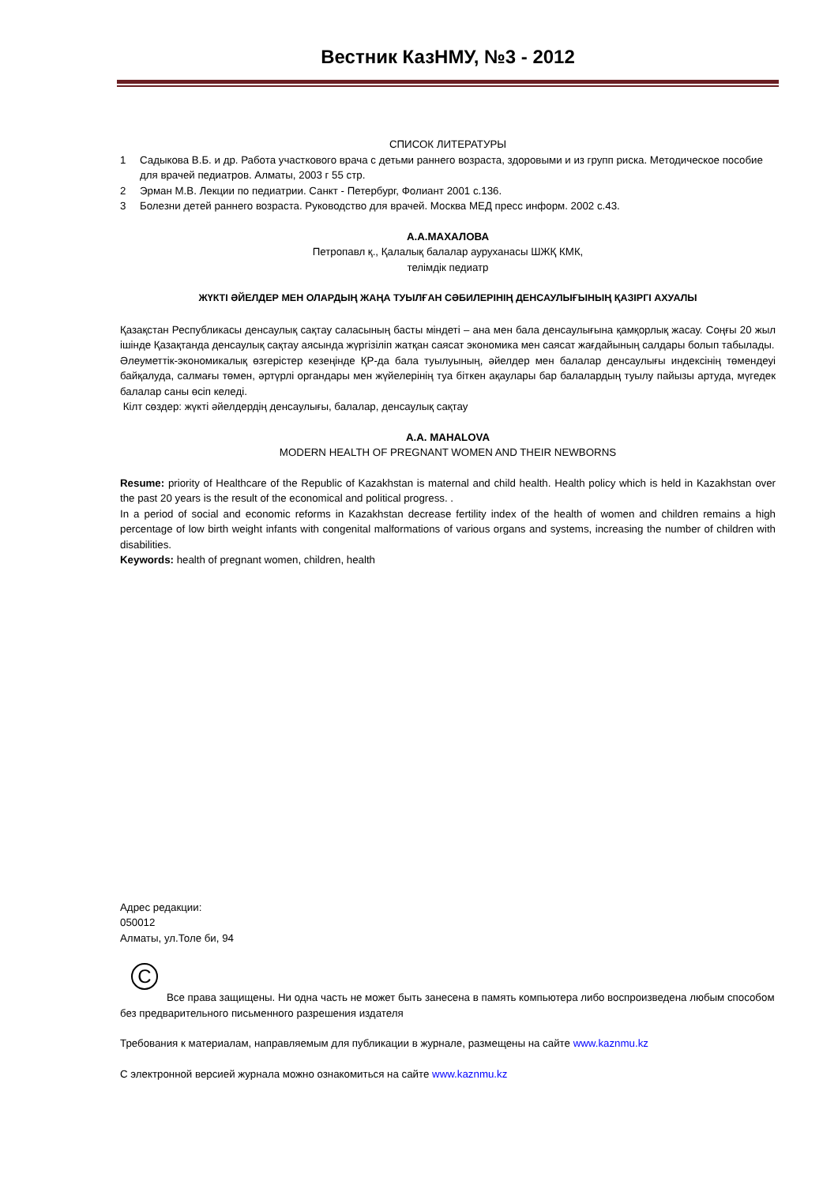Вестник КазНМУ, №3 - 2012
СПИСОК ЛИТЕРАТУРЫ
1 Садыкова В.Б. и др. Работа участкового врача с детьми раннего возраста, здоровыми и из групп риска. Методическое пособие для врачей педиатров. Алматы, 2003 г 55 стр.
2 Эрман М.В. Лекции по педиатрии. Санкт - Петербург, Фолиант 2001 с.136.
3 Болезни детей раннего возраста. Руководство для врачей. Москва МЕД пресс информ. 2002 с.43.
А.А.МАХАЛОВА
Петропавл қ., Қалалық балалар ауруханасы ШЖҚ КМК,
телімдік педиатр
ЖҮКТІ ӘЙЕЛДЕР МЕН ОЛАРДЫҢ ЖАҢА ТУЫЛҒАН СӘБИЛЕРІНІҢ ДЕНСАУЛЫҒЫНЫҢ ҚАЗІРГІ АХУАЛЫ
Қазақстан Республикасы денсаулық сақтау саласының басты міндеті – ана мен бала денсаулығына қамқорлық жасау. Соңғы 20 жыл ішінде Қазақтанда денсаулық сақтау аясында жүргізіліп жатқан саясат экономика мен саясат жағдайының салдары болып табылады.
Әлеуметтік-экономикалық өзгерістер кезеңінде ҚР-да бала туылуының, әйелдер мен балалар денсаулығы индексінің төмендеуі байқалуда, салмағы төмен, әртүрлі органдары мен жүйелерінің туа біткен ақаулары бар балалардың туылу пайызы артуда, мүгедек балалар саны өсіп келеді.
Кілт сөздер: жүкті әйелдердің денсаулығы, балалар, денсаулық сақтау
A.A. MAHALOVA
MODERN HEALTH OF PREGNANT WOMEN AND THEIR NEWBORNS
Resume: priority of Healthcare of the Republic of Kazakhstan is maternal and child health. Health policy which is held in Kazakhstan over the past 20 years is the result of the economical and political progress. .
In a period of social and economic reforms in Kazakhstan decrease fertility index of the health of women and children remains a high percentage of low birth weight infants with congenital malformations of various organs and systems, increasing the number of children with disabilities.
Keywords: health of pregnant women, children, health
Адрес редакции:
050012
Алматы, ул.Толе би, 94
C
Все права защищены. Ни одна часть не может быть занесена в память компьютера либо воспроизведена любым способом без предварительного письменного разрешения издателя
Требования к материалам, направляемым для публикации в журнале, размещены на сайте www.kaznmu.kz
С электронной версией журнала можно ознакомиться на сайте www.kaznmu.kz